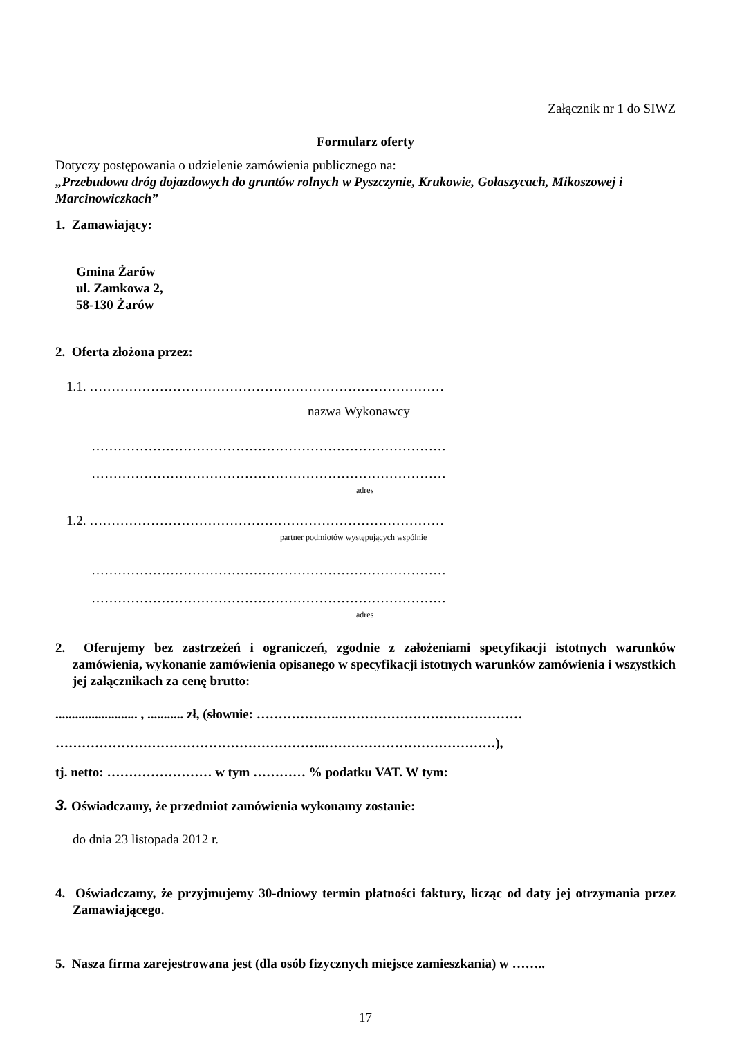Załącznik nr 1 do SIWZ
Formularz oferty
Dotyczy postępowania o udzielenie zamówienia publicznego na:
„Przebudowa dróg dojazdowych do gruntów rolnych w Pyszczynie, Krukowie, Gołaszycach, Mikoszowej i Marcinowiczkach”
1. Zamawiający:
Gmina Żarów
ul. Zamkowa 2,
58-130 Żarów
2. Oferta złożona przez:
1.1. ………………………………………………………………………
nazwa Wykonawcy
………………………………………………………………………
………………………………………………………………………
adres
1.2. ………………………………………………………………………
partner podmiotów występujących wspólnie
………………………………………………………………………
………………………………………………………………………
adres
2. Oferujemy bez zastrzeżeń i ograniczeń, zgodnie z założeniami specyfikacji istotnych warunków zamówienia, wykonanie zamówienia opisanego w specyfikacji istotnych warunków zamówienia i wszystkich jej załącznikach za cenę brutto:
......................... , ........... zł, (słownie: ……………….……………………………………
……………………………………………………..…………………………………),
tj. netto: …………………… w tym ………… % podatku VAT. W tym:
3. Oświadczamy, że przedmiot zamówienia wykonamy zostanie:
do dnia 23 listopada 2012 r.
4. Oświadczamy, że przyjmujemy 30-dniowy termin płatności faktury, licząc od daty jej otrzymania przez Zamawiającego.
5. Nasza firma zarejestrowana jest (dla osób fizycznych miejsce zamieszkania) w ……..
17